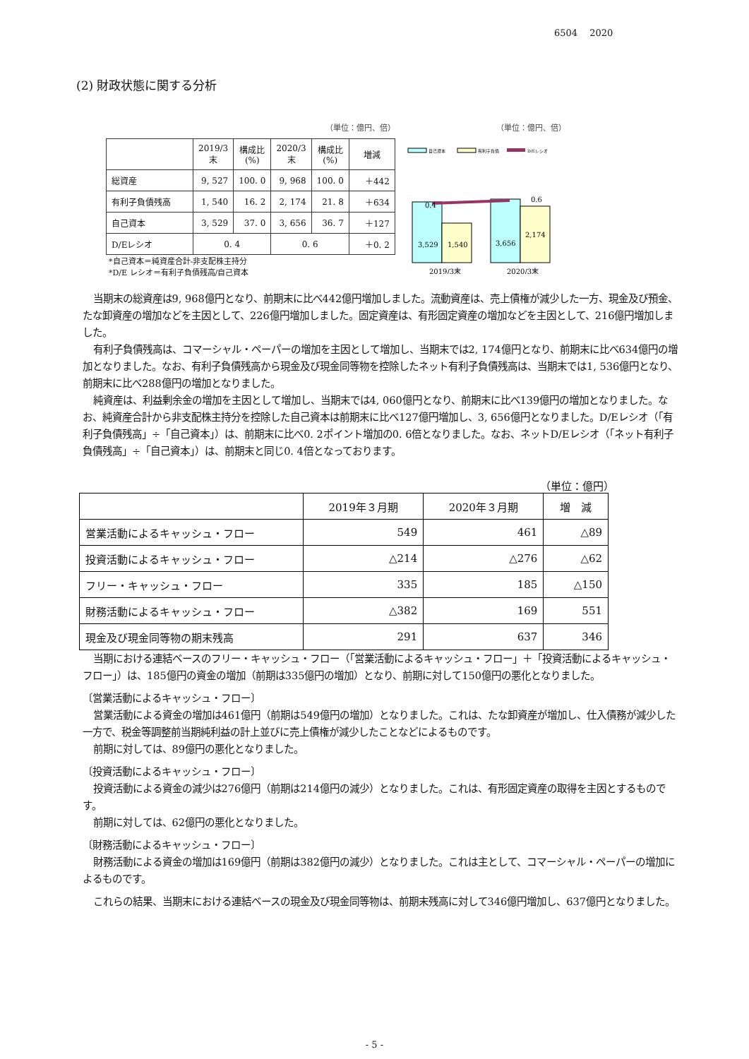6504　 2020
(2) 財政状態に関する分析
（単位：億円、倍）
| | 2019/3 末 | 構成比 (%) | 2020/3 末 | 構成比 (%) | 増減 |
| --- | --- | --- | --- | --- | --- |
| 総資産 | 9, 527 | 100. 0 | 9, 968 | 100. 0 | ＋442 |
| 有利子負債残高 | 1, 540 | 16. 2 | 2, 174 | 21. 8 | ＋634 |
| 自己資本 | 3, 529 | 37. 0 | 3, 656 | 36. 7 | ＋127 |
| D/Eレシオ | 0. 4 | | 0. 6 | | ＋0. 2 |
*自己資本＝純資産合計-非支配株主持分
*D/E レシオ＝有利子負債残高/自己資本
（単位：億円、倍）
自己資本
有利子負債
D/Eレシオ
0.4
0.6
3,529
1,540
3,656
2,174
2019/3末
2020/3末
当期末の総資産は9, 968億円となり、前期末に比べ442億円増加しました。流動資産は、売上債権が減少した一方、現金及び預金、たな卸資産の増加などを主因として、226億円増加しました。固定資産は、有形固定資産の増加などを主因として、216億円増加しました。
有利子負債残高は、コマーシャル・ペーパーの増加を主因として増加し、当期末では2, 174億円となり、前期末に比べ634億円の増加となりました。なお、有利子負債残高から現金及び現金同等物を控除したネット有利子負債残高は、当期末では1, 536億円となり、前期末に比べ288億円の増加となりました。
純資産は、利益剰余金の増加を主因として増加し、当期末では4, 060億円となり、前期末に比べ139億円の増加となりました。なお、純資産合計から非支配株主持分を控除した自己資本は前期末に比べ127億円増加し、3, 656億円となりました。D/Eレシオ（「有利子負債残高」÷「自己資本」）は、前期末に比べ0. 2ポイント増加の0. 6倍となりました。なお、ネットD/Eレシオ（「ネット有利子負債残高」÷「自己資本」）は、前期末と同じ0. 4倍となっております。
（単位：億円）
| | 2019年３月期 | 2020年３月期 | 増 減 |
| 営業活動によるキャッシュ・フロー | 549 | 461 | △89 |
| 投資活動によるキャッシュ・フロー | △214 | △276 | △62 |
| フリー・キャッシュ・フロー | 335 | 185 | △150 |
| 財務活動によるキャッシュ・フロー | △382 | 169 | 551 |
| 現金及び現金同等物の期末残高 | 291 | 637 | 346 |
当期における連結ベースのフリー・キャッシュ・フロー（「営業活動によるキャッシュ・フロー」＋「投資活動によるキャッシュ・フロー」）は、185億円の資金の増加（前期は335億円の増加）となり、前期に対して150億円の悪化となりました。
〔営業活動によるキャッシュ・フロー〕
営業活動による資金の増加は461億円（前期は549億円の増加）となりました。これは、たな卸資産が増加し、仕入債務が減少した一方で、税金等調整前当期純利益の計上並びに売上債権が減少したことなどによるものです。
前期に対しては、89億円の悪化となりました。
〔投資活動によるキャッシュ・フロー〕
投資活動による資金の減少は276億円（前期は214億円の減少）となりました。これは、有形固定資産の取得を主因とするものです。
前期に対しては、62億円の悪化となりました。
〔財務活動によるキャッシュ・フロー〕
財務活動による資金の増加は169億円（前期は382億円の減少）となりました。これは主として、コマーシャル・ペーパーの増加によるものです。
これらの結果、当期末における連結ベースの現金及び現金同等物は、前期末残高に対して346億円増加し、637億円となりました。
- 5 -